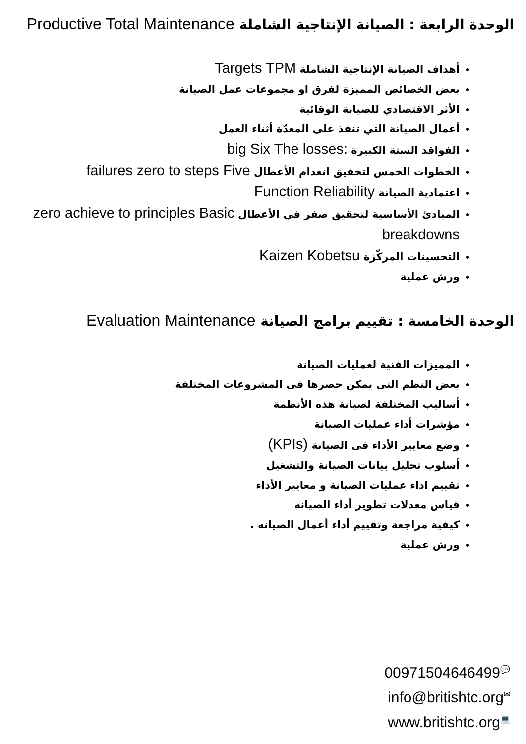الوحدة الرابعة : الصيانة الإنتاجية الشاملة Productive Total Maintenance
أهداف الصيانة الإنتاجية الشاملة Targets TPM
بعض الخصائص المميزة لفرق او مجموعات عمل الصيانة
الأثر الاقتصادي للصيانة الوقائية
أعمال الصيانة التي تنفذ على المعدّة أثناء العمل
الفواقد الستة الكبيرة :big Six The losses
الخطوات الخمس لتحقيق انعدام الأعطال failures zero to steps Five
اعتمادية الصيانة Function Reliability
المبادئ الأساسية لتحقيق صفر في الأعطال zero achieve to principles Basic breakdowns
التحسينات المركّزة Kaizen Kobetsu
ورش عملية
الوحدة الخامسة : تقييم برامج الصيانة Evaluation Maintenance
المميزات الفنية لعمليات الصيانة
بعض النظم التى يمكن حصرها فى المشروعات المختلفة
أساليب المختلفة لصيانة هذه الأنظمة
مؤشرات أداء عمليات الصيانة
وضع معايير الأداء فى الصيانة (KPIs)
أسلوب تحليل بيانات الصيانة والتشغيل
تقييم اداء عمليات الصيانة و معايير الأداء
قياس معدلات تطوير أداء الصيانه
كيفية مراجعة وتقييم أداء أعمال الصيانه .
ورش عملية
00971504646499💬
info@britishtc.org✉
www.britishtc.org💻